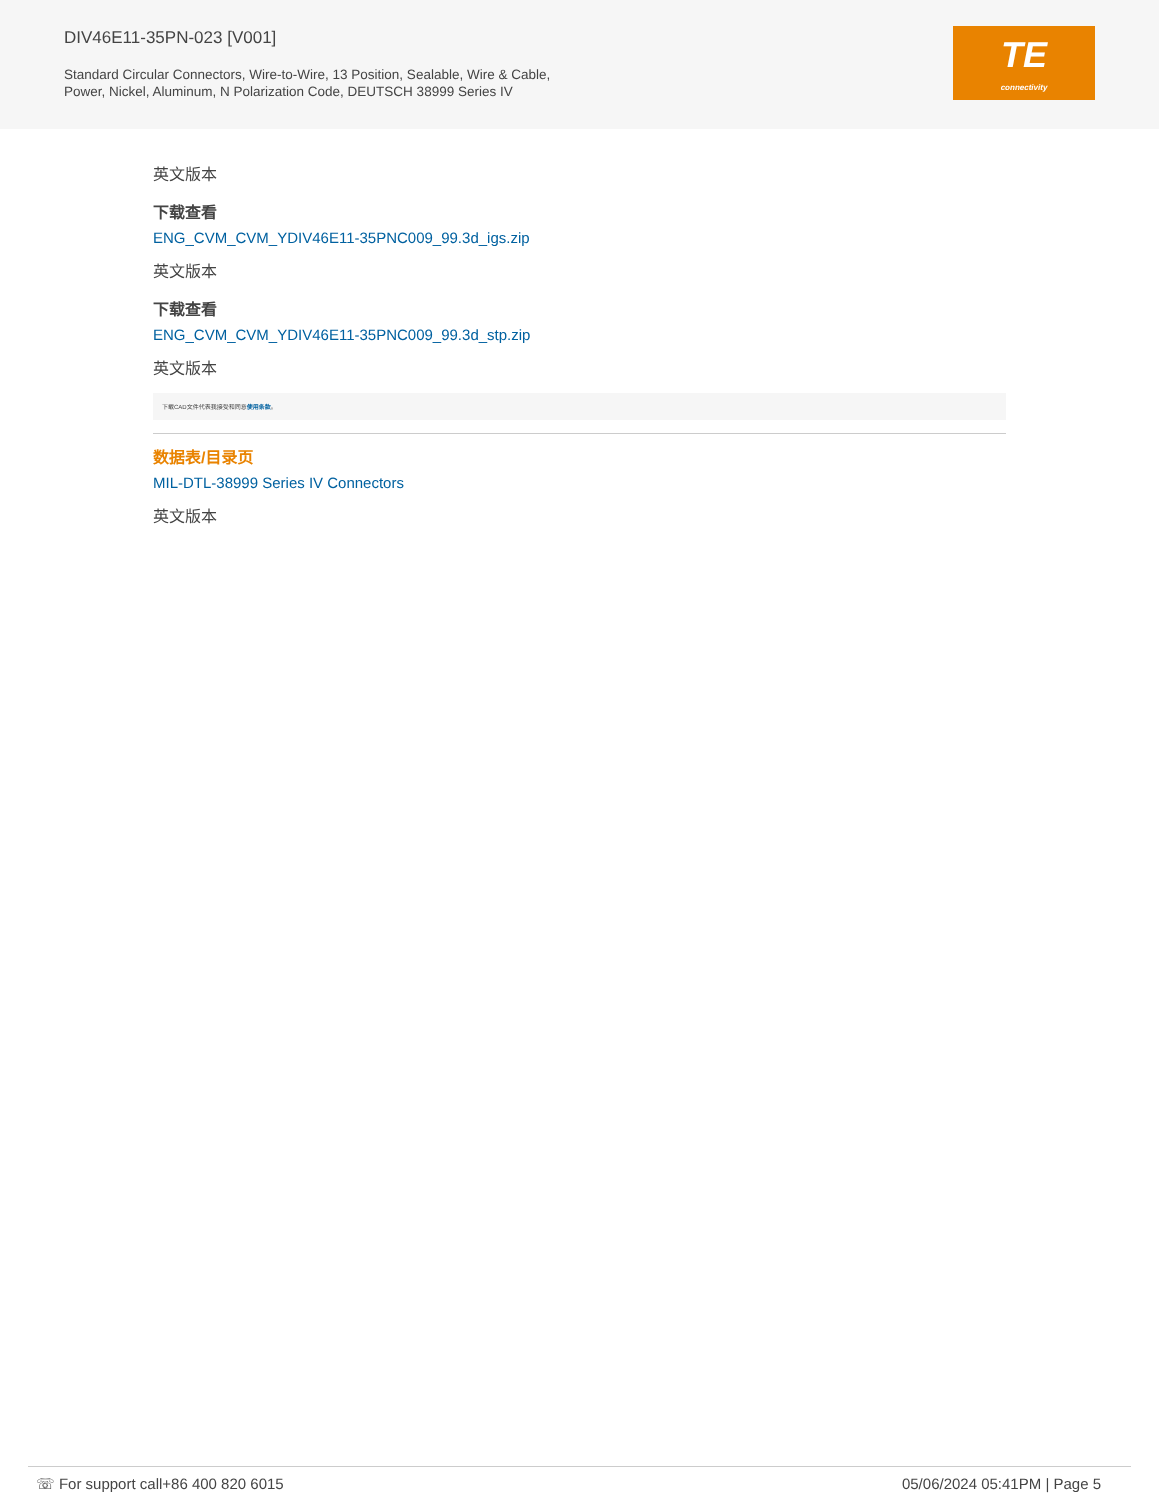DIV46E11-35PN-023 [V001]
Standard Circular Connectors, Wire-to-Wire, 13 Position, Sealable, Wire & Cable,
Power, Nickel, Aluminum, N Polarization Code, DEUTSCH 38999 Series IV
TE
connectivity
英文版本
下载查看
ENG_CVM_CVM_YDIV46E11-35PNC009_99.3d_igs.zip
英文版本
下载查看
ENG_CVM_CVM_YDIV46E11-35PNC009_99.3d_stp.zip
英文版本
下载CAD文件代表我接受和同意使用条款。
数据表/目录页
MIL-DTL-38999 Series IV Connectors
英文版本
☏ For support call+86 400 820 6015 05/06/2024 05:41PM | Page 5